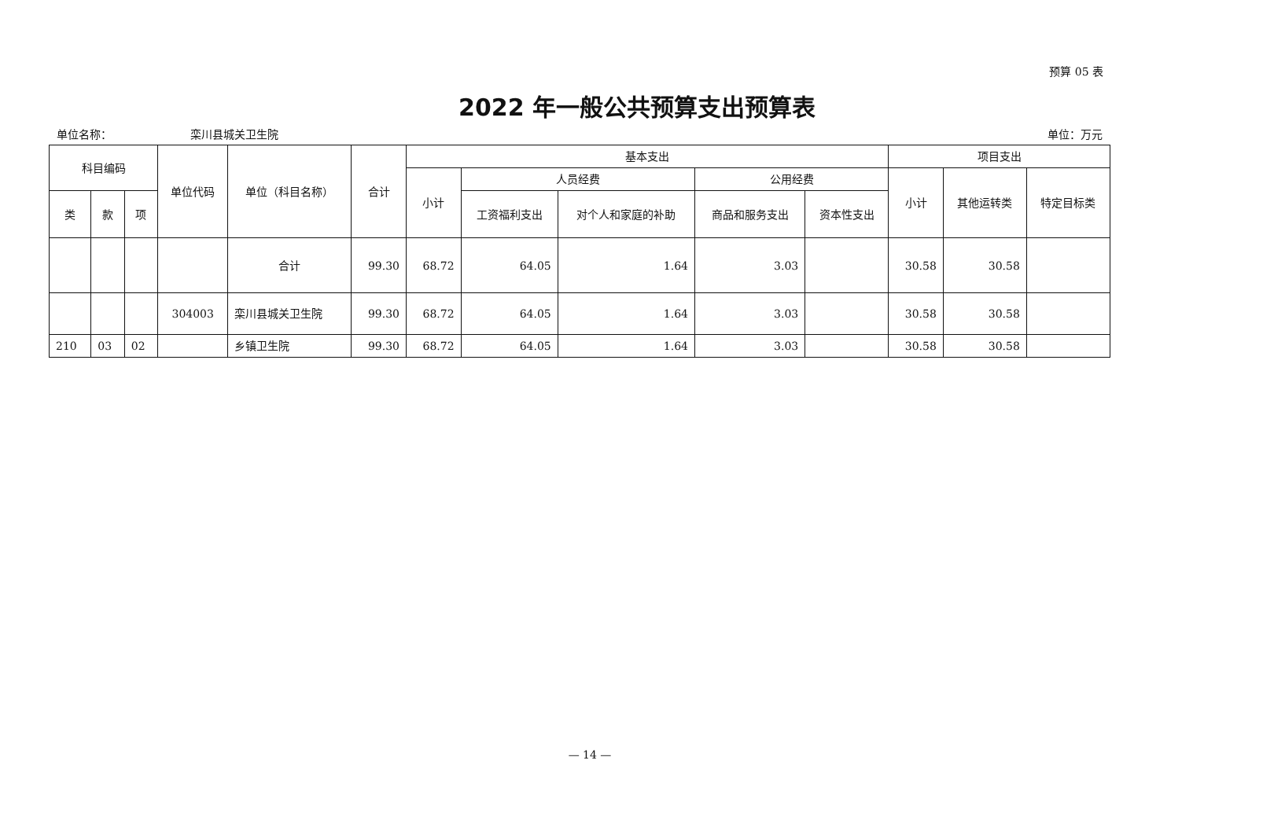预算 05 表
2022 年一般公共预算支出预算表
单位名称： 栾川县城关卫生院 单位：万元
| 科目编码 | | | 单位代码 | 单位（科目名称） | 合计 | 基本支出 | | | | | 项目支出 | | |
| --- | --- | --- | --- | --- | --- | --- | --- | --- | --- | --- | --- | --- | --- |
| | | | | | | 小计 | 人员经费 | | 公用经费 | | 小计 | 其他运转类 | 特定目标类 |
| 类 | 款 | 项 | | | | | 工资福利支出 | 对个人和家庭的补助 | 商品和服务支出 | 资本性支出 | | | |
| | | | | 合计 | 99.30 | 68.72 | 64.05 | 1.64 | 3.03 | | 30.58 | 30.58 | |
| | | | 304003 | 栾川县城关卫生院 | 99.30 | 68.72 | 64.05 | 1.64 | 3.03 | | 30.58 | 30.58 | |
| 210 | 03 | 02 | | 乡镇卫生院 | 99.30 | 68.72 | 64.05 | 1.64 | 3.03 | | 30.58 | 30.58 | |
— 14 —